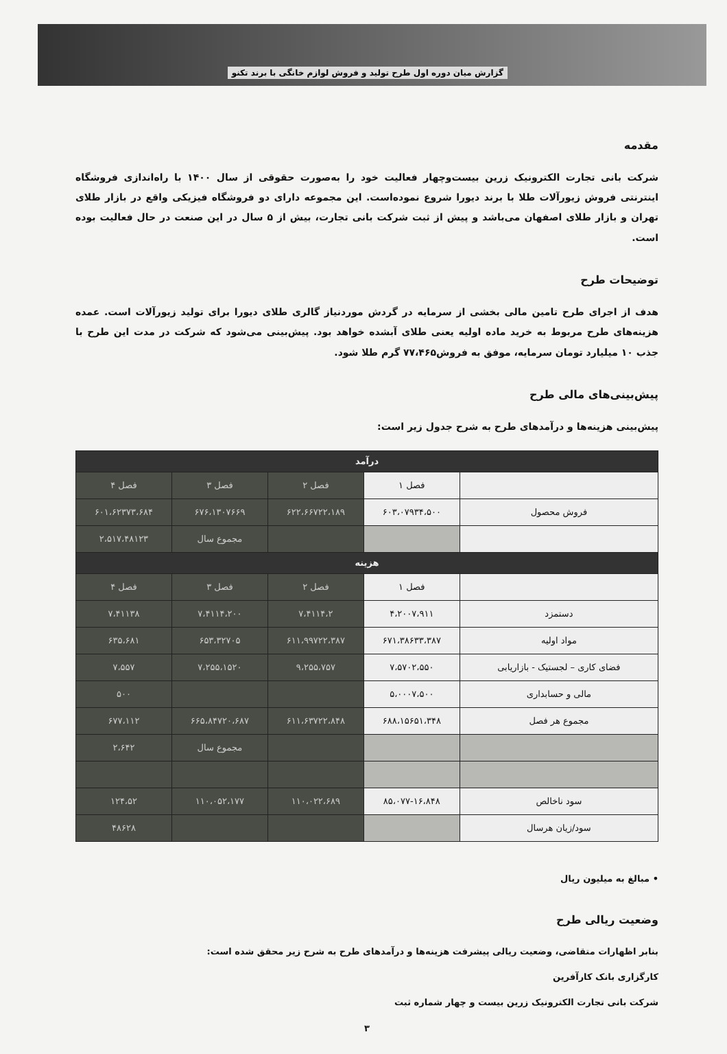گزارش میان دوره اول طرح تولید و فروش لوازم خانگی با برند تکنو
مقدمه
شرکت بانی تجارت الکترونیک زرین بیست‌وچهار فعالیت خود را به‌صورت حقوقی از سال ۱۴۰۰ با راه‌اندازی فروشگاه اینترنتی فروش زیورآلات طلا با برند دیورا شروع نموده‌است. این مجموعه دارای دو فروشگاه فیزیکی واقع در بازار طلای تهران و بازار طلای اصفهان می‌باشد و پیش از ثبت شرکت بانی تجارت، بیش از ۵ سال در این صنعت در حال فعالیت بوده است.
توضیحات طرح
هدف از اجرای طرح تامین مالی بخشی از سرمایه در گردش موردنیاز گالری طلای دیورا برای تولید زیورآلات است. عمده هزینه‌های طرح مربوط به خرید ماده اولیه یعنی طلای آبشده خواهد بود. پیش‌بینی می‌شود که شرکت در مدت این طرح با جذب ۱۰ میلیارد تومان سرمایه، موفق به فروش۷۷،۴۶۵ گرم طلا شود.
پیش‌بینی‌های مالی طرح
پیش‌بینی هزینه‌ها و درآمدهای طرح به شرح جدول زیر است:
| درآمد | | | | |
| --- | --- | --- | --- | --- |
| | فصل ۱ | فصل ۲ | فصل ۳ | فصل ۴ |
| فروش محصول | ۶۰۳،۰۷۹۳۴،۵۰۰ | ۶۲۲،۶۶۷۲۲،۱۸۹ | ۶۷۶،۱۳۰۷۶۶۹ | ۶۰۱،۶۲۳۷۳،۶۸۴ |
| | | | مجموع سال | ۲،۵۱۷،۴۸۱۲۳ |
| هزینه | | | | |
| | فصل ۱ | فصل ۲ | فصل ۳ | فصل ۴ |
| دستمزد | ۴،۲۰۰۷،۹۱۱ | ۷،۴۱۱۴،۲ | ۷،۴۱۱۴،۲۰۰ | ۷،۴۱۱۳۸ |
| مواد اولیه | ۶۷۱،۳۸۶۳۳،۳۸۷ | ۶۱۱،۹۹۷۲۲،۳۸۷ | ۶۵۳،۳۲۷۰۵ | ۶۳۵،۶۸۱ |
| فضای کاری – لجستیک - بازاریابی | ۷،۵۷۰۲،۵۵۰ | ۹،۲۵۵،۷۵۷ | ۷،۲۵۵،۱۵۲۰ | ۷،۵۵۷ |
| مالی و حسابداری | ۵،۰۰۰۷،۵۰۰ | | | ۵۰۰ |
| مجموع هر فصل | ۶۸۸،۱۵۶۵۱،۳۴۸ | ۶۱۱،۶۳۷۲۲،۸۴۸ | ۶۶۵،۸۴۷۲۰،۶۸۷ | ۶۷۷،۱۱۲ |
| | | | مجموع سال | ۲،۶۴۲ |
| سود ناخالص | ۸۵،۰۷۷-۱۶،۸۴۸ | ۱۱۰،۰۲۲،۶۸۹ | ۱۱۰،۰۵۲،۱۷۷ | ۱۲۴،۵۲ |
| سود/زیان هرسال | | | | ۴۸۶۲۸ |
• مبالغ به میلیون ریال
وضعیت ریالی طرح
بنابر اظهارات متقاضی، وضعیت ریالی پیشرفت هزینه‌ها و درآمدهای طرح به شرح زیر محقق شده است:
کارگزاری بانک کارآفرین
شرکت بانی تجارت الکترونیک زرین بیست و چهار شماره ثبت
۳